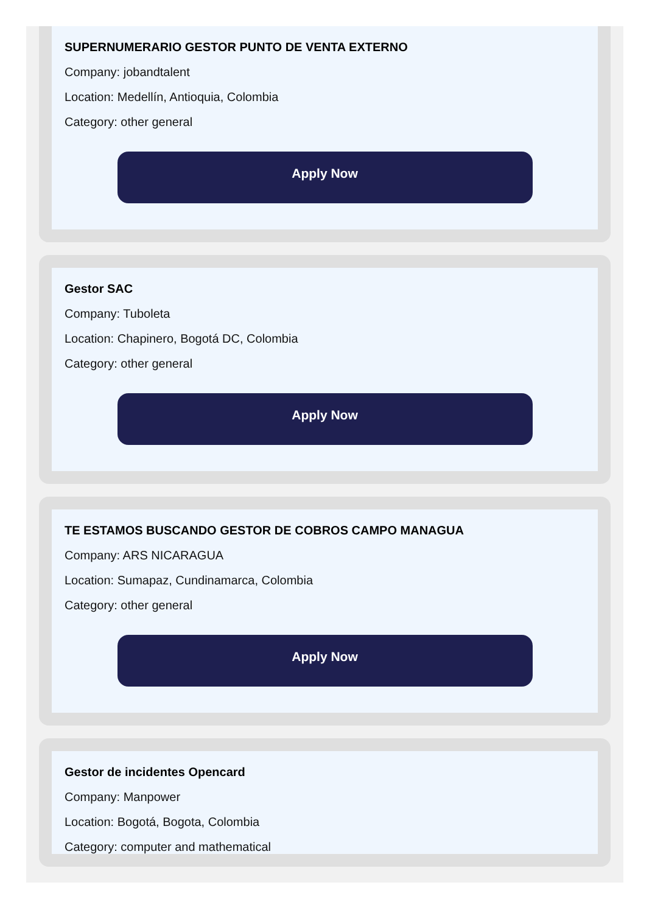SUPERNUMERARIO GESTOR PUNTO DE VENTA EXTERNO
Company: jobandtalent
Location: Medellín, Antioquia, Colombia
Category: other general
Apply Now
Gestor SAC
Company: Tuboleta
Location: Chapinero, Bogotá DC, Colombia
Category: other general
Apply Now
TE ESTAMOS BUSCANDO GESTOR DE COBROS CAMPO MANAGUA
Company: ARS NICARAGUA
Location: Sumapaz, Cundinamarca, Colombia
Category: other general
Apply Now
Gestor de incidentes Opencard
Company: Manpower
Location: Bogotá, Bogota, Colombia
Category: computer and mathematical